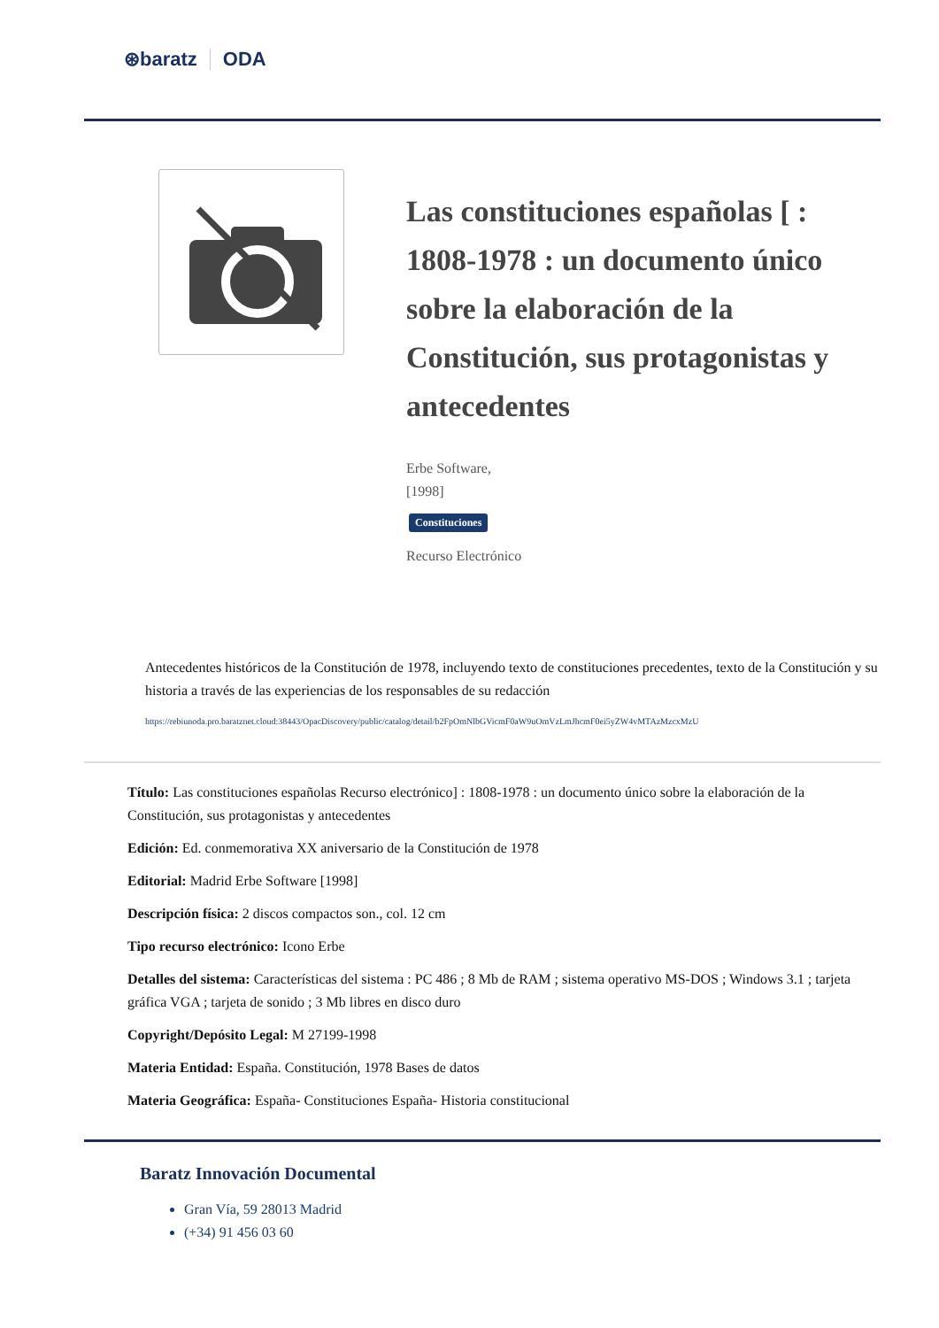⊛baratz ODA
Las constituciones españolas [ : 1808-1978 : un documento único sobre la elaboración de la Constitución, sus protagonistas y antecedentes
Erbe Software,
[1998]
Constituciones
Recurso Electrónico
Antecedentes históricos de la Constitución de 1978, incluyendo texto de constituciones precedentes, texto de la Constitución y su historia a través de las experiencias de los responsables de su redacción
https://rebiunoda.pro.baratznet.cloud:38443/OpacDiscovery/public/catalog/detail/b2FpOmNlbGVicmF0aW9uOmVzLmJhcmF0ei5yZW4vMTAzMzcxMzU
Título: Las constituciones españolas Recurso electrónico] : 1808-1978 : un documento único sobre la elaboración de la Constitución, sus protagonistas y antecedentes
Edición: Ed. conmemorativa XX aniversario de la Constitución de 1978
Editorial: Madrid Erbe Software [1998]
Descripción física: 2 discos compactos son., col. 12 cm
Tipo recurso electrónico: Icono Erbe
Detalles del sistema: Características del sistema : PC 486 ; 8 Mb de RAM ; sistema operativo MS-DOS ; Windows 3.1 ; tarjeta gráfica VGA ; tarjeta de sonido ; 3 Mb libres en disco duro
Copyright/Depósito Legal: M 27199-1998
Materia Entidad: España. Constitución, 1978 Bases de datos
Materia Geográfica: España- Constituciones España- Historia constitucional
Baratz Innovación Documental
Gran Vía, 59 28013 Madrid
(+34) 91 456 03 60